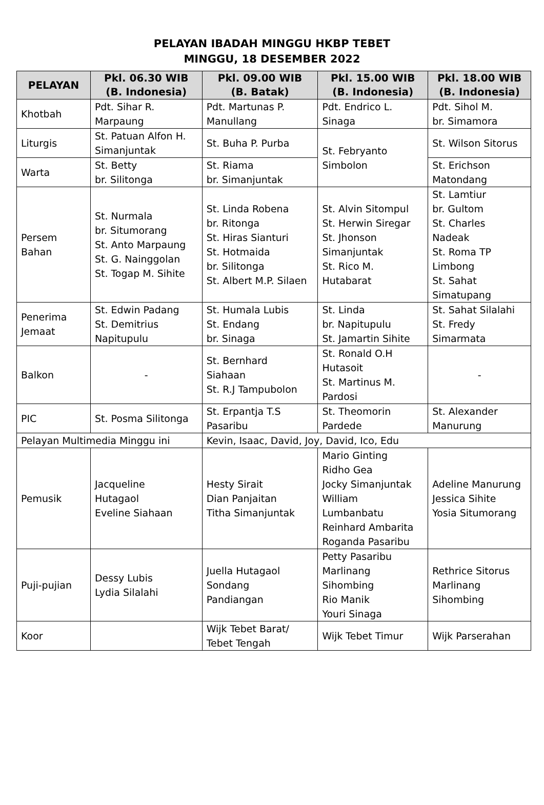PELAYAN IBADAH MINGGU HKBP TEBET
MINGGU, 18 DESEMBER 2022
| PELAYAN | Pkl. 06.30 WIB (B. Indonesia) | Pkl. 09.00 WIB (B. Batak) | Pkl. 15.00 WIB (B. Indonesia) | Pkl. 18.00 WIB (B. Indonesia) |
| --- | --- | --- | --- | --- |
| Khotbah | Pdt. Sihar R. Marpaung | Pdt. Martunas P. Manullang | Pdt. Endrico L. Sinaga | Pdt. Sihol M. br. Simamora |
| Liturgis | St. Patuan Alfon H. Simanjuntak | St. Buha P. Purba | St. Febryanto Simbolon | St. Wilson Sitorus |
| Warta | St. Betty br. Silitonga | St. Riama br. Simanjuntak | | St. Erichson Matondang |
| Persem Bahan | St. Nurmala br. Situmorang St. Anto Marpaung St. G. Nainggolan St. Togap M. Sihite | St. Linda Robena br. Ritonga St. Hiras Sianturi St. Hotmaida br. Silitonga St. Albert M.P. Silaen | St. Alvin Sitompul St. Herwin Siregar St. Jhonson Simanjuntak St. Rico M. Hutabarat | St. Lamtiur br. Gultom St. Charles Nadeak St. Roma TP Limbong St. Sahat Simatupang |
| Penerima Jemaat | St. Edwin Padang St. Demitrius Napitupulu | St. Humala Lubis St. Endang br. Sinaga | St. Linda br. Napitupulu St. Jamartin Sihite | St. Sahat Silalahi St. Fredy Simarmata |
| Balkon | - | St. Bernhard Siahaan St. R.J Tampubolon | St. Ronald O.H Hutasoit St. Martinus M. Pardosi | - |
| PIC | St. Posma Silitonga | St. Erpantja T.S Pasaribu | St. Theomorin Pardede | St. Alexander Manurung |
| Pelayan Multimedia Minggu ini | | Kevin, Isaac, David, Joy, David, Ico, Edu | | |
| Pemusik | Jacqueline Hutagaol Eveline Siahaan | Hesty Sirait Dian Panjaitan Titha Simanjuntak | Mario Ginting Ridho Gea Jocky Simanjuntak William Lumbanbatu Reinhard Ambarita Roganda Pasaribu | Adeline Manurung Jessica Sihite Yosia Situmorang |
| Puji-pujian | Dessy Lubis Lydia Silalahi | Juella Hutagaol Sondang Pandiangan | Petty Pasaribu Marlinang Sihombing Rio Manik Youri Sinaga | Rethrice Sitorus Marlinang Sihombing |
| Koor | | Wijk Tebet Barat/ Tebet Tengah | Wijk Tebet Timur | Wijk Parserahan |